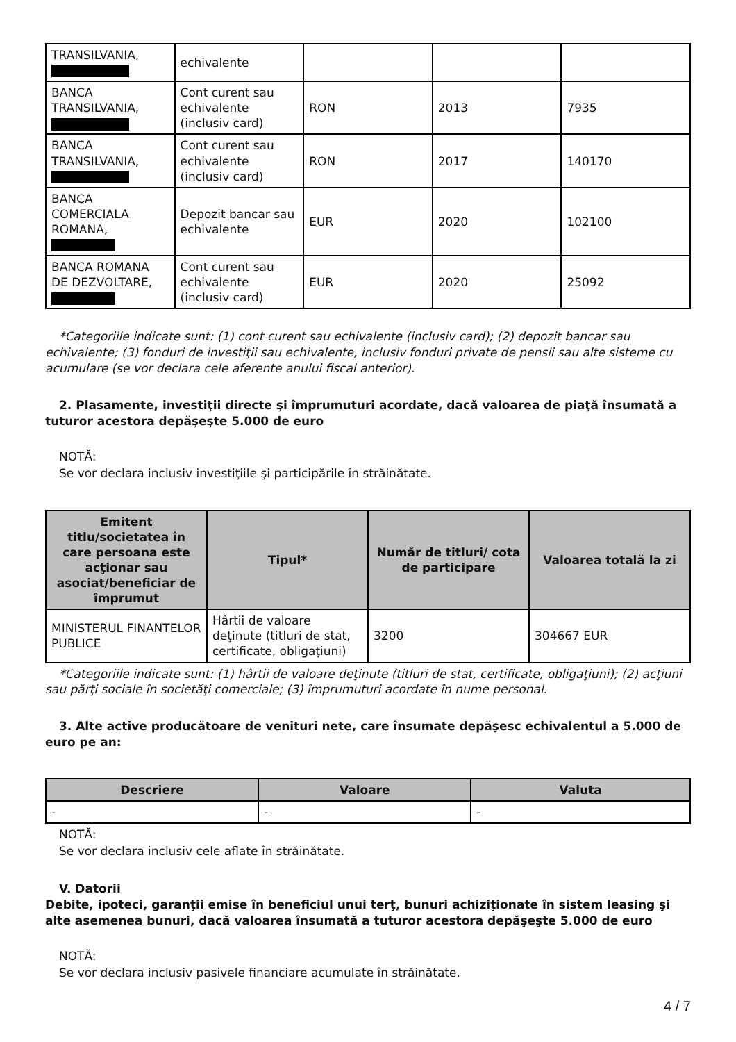| TRANSILVANIA, | echivalente | | | |
| BANCA TRANSILVANIA, | Cont curent sau echivalente (inclusiv card) | RON | 2013 | 7935 |
| BANCA TRANSILVANIA, | Cont curent sau echivalente (inclusiv card) | RON | 2017 | 140170 |
| BANCA COMERCIALA ROMANA, | Depozit bancar sau echivalente | EUR | 2020 | 102100 |
| BANCA ROMANA DE DEZVOLTARE, | Cont curent sau echivalente (inclusiv card) | EUR | 2020 | 25092 |
*Categoriile indicate sunt: (1) cont curent sau echivalente (inclusiv card); (2) depozit bancar sau echivalente; (3) fonduri de investiţii sau echivalente, inclusiv fonduri private de pensii sau alte sisteme cu acumulare (se vor declara cele aferente anului fiscal anterior).
2. Plasamente, investiţii directe şi împrumuturi acordate, dacă valoarea de piaţă însumată a tuturor acestora depăşeşte 5.000 de euro
NOTĂ:
Se vor declara inclusiv investiţiile şi participările în străinătate.
| Emitent titlu/societatea în care persoana este acţionar sau asociat/beneficiar de împrumut | Tipul* | Număr de titluri/ cota de participare | Valoarea totală la zi |
| --- | --- | --- | --- |
| MINISTERUL FINANTELOR PUBLICE | Hârtii de valoare deţinute (titluri de stat, certificate, obligaţiuni) | 3200 | 304667 EUR |
*Categoriile indicate sunt: (1) hârtii de valoare deţinute (titluri de stat, certificate, obligaţiuni); (2) acţiuni sau părţi sociale în societăţi comerciale; (3) împrumuturi acordate în nume personal.
3. Alte active producătoare de venituri nete, care însumate depăşesc echivalentul a 5.000 de euro pe an:
| Descriere | Valoare | Valuta |
| --- | --- | --- |
| - | - | - |
NOTĂ:
Se vor declara inclusiv cele aflate în străinătate.
V. Datorii
Debite, ipoteci, garanţii emise în beneficiul unui terţ, bunuri achiziţionate în sistem leasing şi alte asemenea bunuri, dacă valoarea însumată a tuturor acestora depăşeşte 5.000 de euro
NOTĂ:
Se vor declara inclusiv pasivele financiare acumulate în străinătate.
4 / 7